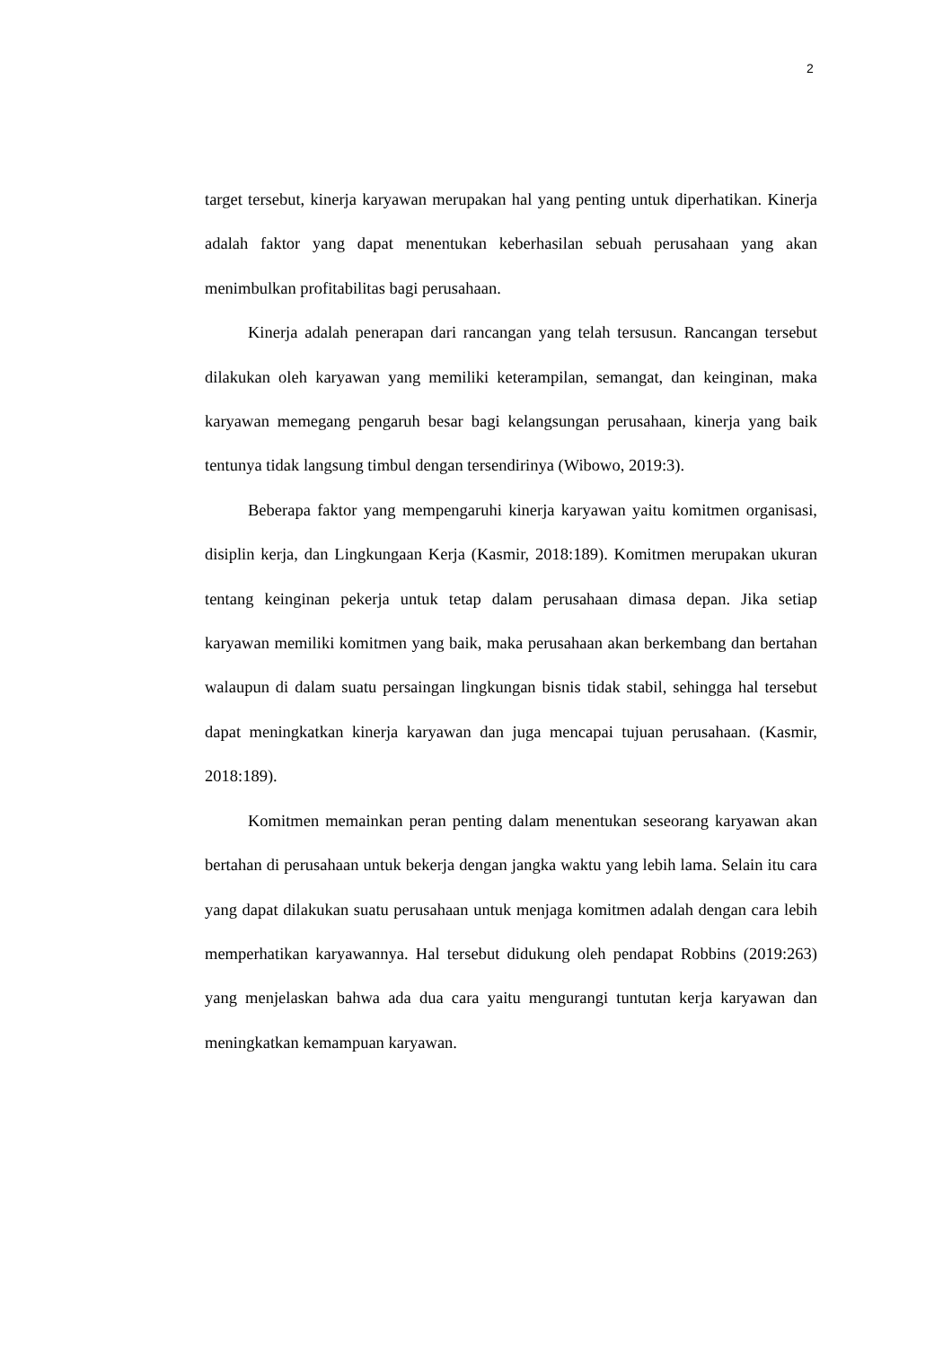2
target tersebut, kinerja karyawan merupakan hal yang penting untuk diperhatikan. Kinerja adalah faktor yang dapat menentukan keberhasilan sebuah perusahaan yang akan menimbulkan profitabilitas bagi perusahaan.
Kinerja adalah penerapan dari rancangan yang telah tersusun. Rancangan tersebut dilakukan oleh karyawan yang memiliki keterampilan, semangat, dan keinginan, maka karyawan memegang pengaruh besar bagi kelangsungan perusahaan, kinerja yang baik tentunya tidak langsung timbul dengan tersendirinya (Wibowo, 2019:3).
Beberapa faktor yang mempengaruhi kinerja karyawan yaitu komitmen organisasi, disiplin kerja, dan Lingkungaan Kerja (Kasmir, 2018:189). Komitmen merupakan ukuran tentang keinginan pekerja untuk tetap dalam perusahaan dimasa depan. Jika setiap karyawan memiliki komitmen yang baik, maka perusahaan akan berkembang dan bertahan walaupun di dalam suatu persaingan lingkungan bisnis tidak stabil, sehingga hal tersebut dapat meningkatkan kinerja karyawan dan juga mencapai tujuan perusahaan. (Kasmir, 2018:189).
Komitmen memainkan peran penting dalam menentukan seseorang karyawan akan bertahan di perusahaan untuk bekerja dengan jangka waktu yang lebih lama. Selain itu cara yang dapat dilakukan suatu perusahaan untuk menjaga komitmen adalah dengan cara lebih memperhatikan karyawannya. Hal tersebut didukung oleh pendapat Robbins (2019:263) yang menjelaskan bahwa ada dua cara yaitu mengurangi tuntutan kerja karyawan dan meningkatkan kemampuan karyawan.